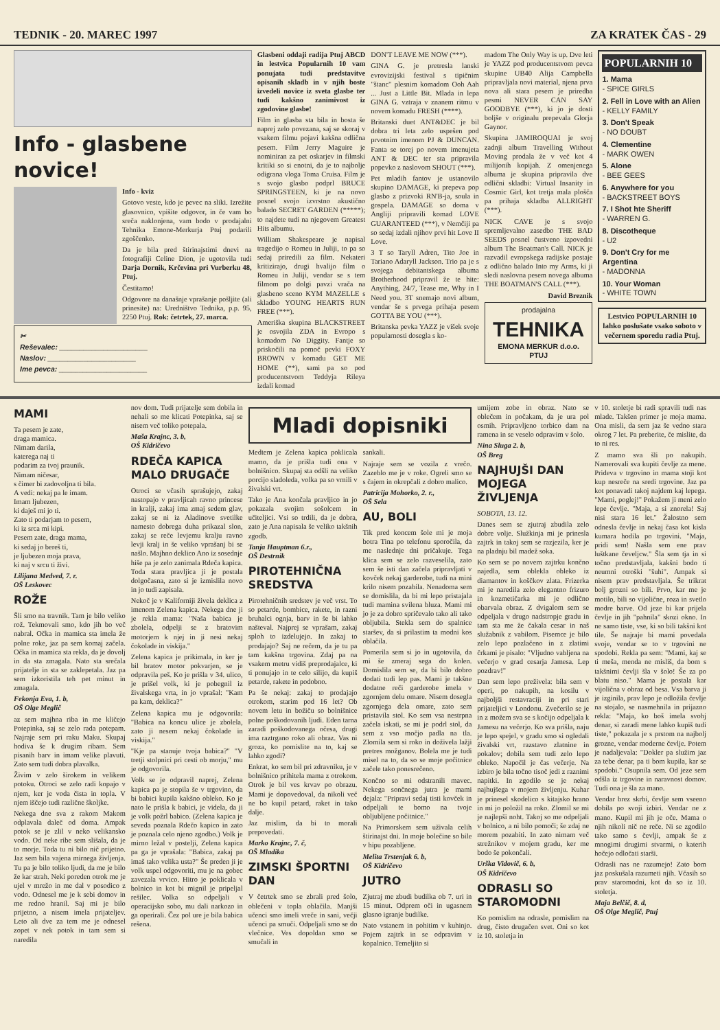TEDNIK - 20. MAREC 1997 ZA KRATEK ČAS - 29
Info - glasbene novice!
Info - kviz
Gotovo veste, kdo je pevec na sliki. Izrežite glasovnico, vpišite odgovor, in če vam bo sreča naklonjena, vam bodo v prodajalni Tehnika Emone-Merkurja Ptuj podarili zgoščenko.
Da je bila pred štirinajstimi dnevi na fotografiji Celine Dion, je ugotovila tudi Darja Dornik, Krčevina pri Vurberku 48, Ptuj.
Čestitamo!
Odgovore na današnje vprašanje pošljite (ali prinesite) na: Uredništvo Tednika, p.p. 95, 2250 Ptuj. Rok: četrtek, 27. marca.
✂
Reševalec: ______________________
Naslov: ______________________
Ime pevca: ______________________
Glasbeni oddaji radija Ptuj ABCD in lestvica Popularnih 10 vam ponujata tudi predstavitve opisanih skladb in v njih boste izvedeli novice iz sveta glasbe ter tudi kakšno zanimivost iz zgodovine glasbe!
Film in glasba sta bila in bosta še naprej zelo povezana, saj se skoraj v vsakem filmu pojavi kakšna odlična pesem. Film Jerry Maguire je nominiran za pet oskarjev in filmski kritiki so si enotni, da je to najbolje odigrana vloga Toma Cruisa. Film je s svojo glasbo podprl BRUCE SPRINGSTEEN, ki je na novo posnel svojo izvrstno akustično balado SECRET GARDEN (*****); to najdete tudi na njegovem Greatest Hits albumu.
William Shakespeare je napisal tragedijo o Romeu in Juliji, to pa so sedaj priredili za film. Nekateri kritizirajo, drugi hvalijo film o Romeu in Juliji, vendar se s tem filmom po dolgi pavzi vrača na glasbeno sceno KYM MAZELLE s skladbo YOUNG HEARTS RUN FREE (***).
Ameriška skupina BLACKSTREET je osvojila ZDA in Evropo s komadom No Diggity. Fantje so priskočili na pomoč pevki FOXY BROWN v komadu GET ME HOME (**), sami pa so pod producentstvom Teddyja Rileya izdali komad
DON'T LEAVE ME NOW (***).
GINA G. je pretresla lanski evrovizijski festival s tipičnim "štanc" plesnim komadom Ooh Aah ... Just a Little Bit. Mlada in lepa GINA G. vztraja v znanem ritmu v novem komadu FRESH (****).
Britanski duet ANT&DEC je bil dobra tri leta zelo uspešen pod prvotnim imenom PJ & DUNCAN. Fanta se torej po novem imenujeta ANT & DEC ter sta pripravila popevko z naslovom SHOUT (***).
Pet mladih fantov je ustanovilo skupino DAMAGE, ki prepeva pop glasbo z prizvoki RN'B-ja, soula in gospela. DAMAGE so doma v Angliji pripravili komad LOVE GUARANTEED (***), v Nemčiji pa so sedaj izdali njihov prvi hit Love II Love.
3 T so Taryll Adren, Tito Joe in Tariano Adaryll Jackson. Trio pa je s svojega debitantskega albuma Brotherhood pripravil že te hite: Anything, 24/7, Tease me, Why in I Need you. 3T snemajo novi album, vendar še s prvega prihaja pesem GOTTA BE YOU (***).
Britanska pevka YAZZ je višek svoje popularnosti dosegla s ko-
madom The Only Way is up. Dve leti je YAZZ pod producentstvom pevca skupine UB40 Alija Campbella pripravljala novi material, njena prva nova ali stara pesem je priredba pesmi NEVER CAN SAY GOODBYE (***), ki jo je dosti boljše v originalu prepevala Glorja Gaynor.
Skupina JAMIROQUAI je svoj zadnji album Travelling Without Moving prodala že v več kot 4 milijonih kopijah. Z omenjenega albuma je skupina pripravila dve odlični skladbi: Virtual Insanity in Cosmic Girl, kot tretja mala plošča pa prihaja skladba ALLRIGHT (***).
NICK CAVE je s svojo spremljevalno zasedbo THE BAD SEEDS posnel čustveno izpovedni album The Boatman's Call. NICK je razvadil evropskega radijske postaje z odlično balado Into my Arms, ki ji sledi naslovna pesem novega albuma THE BOATMAN'S CALL (***).
David Breznik
prodajalna
TEHNIKA
EMONA MERKUR d.o.o. PTUJ
POPULARNIH 10
1. Mama
- SPICE GIRLS
2. Fell in Love with an Alien
- KELLY FAMILY
3. Don't Speak
- NO DOUBT
4. Clementine
- MARK OWEN
5. Alone
- BEE GEES
6. Anywhere for you
- BACKSTREET BOYS
7. I Shot hte Sheriff
- WARREN G.
8. Discotheque
- U2
9. Don't Cry for me Argentina
- MADONNA
10. Your Woman
- WHITE TOWN
Lestvico POPULARNIH 10 lahko poslušate vsako soboto v večernem sporedu radia Ptuj.
MAMI
Ta pesem je zate,
draga mamica.
Nimam darila,
katerega naj ti
podarim za tvoj praunik.
Nimam ničesar,
s čimer bi zadovoljna ti bila.
A vedi: nekaj pa le imam.
Imam ljubezen,
ki daješ mi jo ti.
Zato ti podarjam to pesem,
ki iz srca mi kipi.
Pesem zate, draga mama,
ki sedaj jo bereš ti,
je ljubezen moja prava,
ki naj v srcu ti živi.
Lilijana Medved, 7. r.
OŠ Leskovec
ROŽE
Šli smo na travnik. Tam je bilo veliko rož. Tekmovali smo, kdo jih bo več nabral. Očka in mamica sta imela že polne roke, jaz pa sem komaj začela. Očka in mamica sta rekla, da je dovolj in da sta zmagala. Nato sta srečala prijatelje in sta se zaklepetala. Jaz pa sem izkoristila teh pet minut in zmagala.
Fekonja Eva, 1. b,
OŠ Olge Meglič
az sem majhna riba in me kličejo Potepinka, saj se zelo rada potepam. Najraje sem pri raku Maku. Skupaj hodiva še k drugim ribam. Sem pisanih barv in imam velike plavuti. Zato sem tudi dobra plavalka.
Živim v zelo širokem in velikem potoku. Otroci se zelo radi kopajo v njem, ker je voda čista in topla. V njem iščejo tudi različne školjke.
Nekega dne sva z rakom Makom odplavala daleč od doma. Ampak potok se je zlil v neko velikansko vodo. Od neke ribe sem slišala, da je to morje. Toda tu ni bilo nič prijetno. Jaz sem bila vajena mirnega življenja. Tu pa je bilo toliko ljudi, da me je bilo že kar strah. Neki poreden otrok me je ujel v mrežo in me dal v posodico z vodo. Odnesel me je k sebi domov in me redno hranil. Saj mi je bilo prijetno, a nisem imela prijateljev. Leto ali dve za tem me je odnesel zopet v nek potok in tam sem si naredila
nov dom. Tudi prijatelje sem dobila in nehali so me klicati Potepinka, saj se nisem več toliko potepala.
Maša Krajnc, 3. b,
OŠ Kidričevo
RDEČA KAPICA MALO DRUGAČE
Otroci se včasih sprašujejo, zakaj nastopajo v pravljicah ravno princese in kralji, zakaj ima zmaj sedem glav, zakaj se ni iz Aladinove svetilke namesto dobrega duha prikazal slon, zakaj se reče levjemu kralju ravno levji kralj in še veliko vprašanj bi se našlo. Majhno deklico Ano iz sosednje hiše pa je zelo zanimala Rdeča kapica. Toda stara pravljica ji je postala dolgočasna, zato si je izmislila novo in jo tudi zapisala.
Nekoč je v Kaliforniji živela deklica z imenom Zelena kapica. Nekega dne ji je rekla mama: "Naša babica je zbolela, odpelji se z bratovim motorjem k njej in ji nesi nekaj čokolade in viskija."
Zelena kapica je prikimala, in ker je bil bratov motor pokvarjen, se je odpravila peš. Ko je prišla v 34. ulico, je prišel volk, ki je pobegnil iz živalskega vrta, in jo vprašal: "Kam pa kam, deklica?"
Zelena kapica mu je odgovorila: "Babica na koncu ulice je zbolela, zato ji nesem nekaj čokolade in viskija."
"Kje pa stanuje tvoja babica?" "V tretji stolpnici pri cesti ob morju," mu je odgovorila.
Volk se je odpravil naprej, Zelena kapica pa je stopila še v trgovino, da bi babici kupila kakšno obleko. Ko je nato le prišla k babici, je videla, da ji je volk požrl babico. (Zelena kapica je seveda poznala Rdečo kapico in zato je poznala celo njeno zgodbo.) Volk je mirno ležal v postelji, Zelena kapica pa ga je vprašala: "Babica, zakaj pa imaš tako velika usta?" Še preden ji je volk uspel odgovoriti, mu je na gobec zavezala vrvico. Hitro je poklicala v bolnico in kot bi mignil je pripeljal rešilec. Volka so odpeljali v operacijsko sobo, mu dali narkozo in ga operirali. Čez pol ure je bila babica rešena.
Mladi dopisniki
Medtem je Zelena kapica poklicala mamo, da je prišla tudi ona v bolnišnico. Skupaj sta odšli na veliko porcijo sladoleda, volka pa so vrnili v živalski vrt.
Tako je Ana končala pravljico in jo pokazala svojim sošolcem in učiteljici. Vsi so trdili, da je dobra, zato je Ana napisala še veliko takšnih zgodb.
Tanja Hauptman 6.r.,
OŠ Destrnik
PIROTEHNIČNA SREDSTVA
Pirotehničnih sredstev je več vrst. To so petarde, bombice, rakete, in razni bruhalci ognja, barv in še bi lahko našteval. Najprej se vprašam, zakaj sploh to izdelujejo. In zakaj to prodajajo? Saj ne rečem, da je tu pa tam kakšna trgovina. Zdaj pa na vsakem metru vidiš preprodajalce, ki ti ponujajo in te celo silijo, da kupiš petarde, rakete in podobno.
Pa še nekaj: zakaj to prodajajo otrokom, starim pod 16 let? Ob novem letu in božiču so bolnišnice polne poškodovanih ljudi. Eden tarna zaradi poškodovanega očesa, drugi ima raztrgano roko ali obraz. Vas ni groza, ko pomislite na to, kaj se lahko zgodi?
Enkrat, ko sem bil pri zdravniku, je v bolnišnico prihitela mama z otrokom. Otrok je bil ves krvav po obrazu. Mami je dopovedoval, da nikoli več ne bo kupil petard, raket in tako dalje.
Jaz mislim, da bi to morali prepovedati.
Marko Krajnc, 7. č,
OŠ Mladika
ZIMSKI ŠPORTNI DAN
V četrtek smo se zbrali pred šolo, oblečeni v topla oblačila. Manjši učenci smo imeli vreče in sani, večji učenci pa smuči. Odpeljali smo se do vlečnice. Ves dopoldan smo se smučali in
sankali.
Najraje sem se vozila z vrečo. Zazeblo me je v roke. Ogreli smo se s čajem in okrepčali z dobro malico.
Patricija Mohorko, 2. r.,
OŠ Sela
AU, BOLI
Tik pred koncem šole mi je moja botra Tina po telefonu sporočila, da me naslednje dni pričakuje. Tega klica sem se zelo razveselila, zato sem še isti dan začela pripravljati v kovček nekaj garderobe, tudi na mini krilo nisem pozabila. Nenadoma sem se domislila, da bi mi lepo pristajala tudi mamina svilena bluza. Mami mi jo je za dobro spričevalo tako ali tako obljubila. Stekla sem do spalnice staršev, da si prilastim ta modni kos oblačila.
Pomerila sem si jo in ugotovila, da mi še zmeraj sega do kolen. Domislila sem se, da bi bilo dobro dodati tudi lep pas. Mami je takšne dodatne reči garderobe imela v zgornjem delu omare. Nisem dosegla zgornjega dela omare, zato sem pristavila stol. Ko sem vsa nestrpna začela iskati, se mi je podrl stol, da sem z vso močjo padla na tla. Zlomila sem si roko in doživela lažji pretres možganov. Bolela me je tudi misel na to, da so se moje počitnice začele tako ponesrečeno.
Končno so mi odstranili mavec. Nekega sončnega jutra je mami dejala: "Pripravi sedaj tisti kovček in odpeljali te bomo na tvoje obljubljene počitnice."
Na Primorskem sem uživala celih štirinajst dni. In moje bolečine so bile v hipu pozabljene.
Melita Trstenjak 6. b,
OŠ Kidričevo
JUTRO
Zjutraj me zbudi budilka ob 7. uri in 15 minut. Odprem oči in ugasnem glasno igranje budilke.
Nato vstanem in pohitim v kuhinjo. Pojem zajtrk in se odpravim v kopalnico. Temeljito si
umijem zobe in obraz. Nato se oblečem in počakam, da je ura pol osmih. Pripravljeno torbico dam na ramena in se veselo odpravim v šolo.
Nina Sluga 2. b,
OŠ Breg
NAJHUJŠI DAN MOJEGA ŽIVLJENJA
SOBOTA, 13. 12.
Danes sem se zjutraj zbudila zelo dobre volje. Služkinja mi je prinesla zajtrk in takoj sem se razjezila, ker je na pladnju bil madež soka.
Ko sem se po novem zajtrku končno najedla, sem oblekla obleko iz diamantov in koščkov zlata. Frizerka mi je naredila zelo elegantno frizuro in kozmetičarka mi je odlično obarvala obraz. Z dvigalom sem se odpeljala v drugo nadstropje gradu in tam sta me že čakala cesar in naš služabnik z vabilom. Pisemce je bilo zelo lepo pozlačeno in z zlatimi črkami je pisalo: "Vljudno vabljena na večerjo v grad cesarja Jamesa. Lep pozdrav!"
Dan sem lepo preživela: bila sem v operi, po nakupih, na kosilu v najboljši restavraciji in pri stari prijateljici v Londonu. Zvečerilo se je in z možem sva se s kočijo odpeljala k Jamesu na večerjo. Ko sva prišla, naju je lepo spejel, v gradu smo si ogledali živalski vrt, razstavo zlatnine in pokalov; dobila sem tudi zelo lepo obleko. Napočil je čas večerje. Na izbiro je bila točno tisoč jedi z raznimi napitki. In zgodilo se je nekaj najhujšega v mojem življenju. Kuhar je prinesel skodelico s kitajsko hrano in mi jo položil na roko. Zlomil se mi je najlepši noht. Takoj so me odpeljali v bolnico, a ni bilo pomoči; še zdaj ne morem pozabiti. In zato nimam več strežnikov v mojem gradu, ker me bodo še pokončali.
Urška Vidovič, 6. b,
OŠ Kidričevo
ODRASLI SO STAROMODNI
Ko pomislim na odrasle, pomislim na drug, čisto drugačen svet. Oni so kot iz 10. stoletja in
v 10. stoletje bi radi spravili tudi nas mlade. Takšen primer je moja mama. Ona misli, da sem jaz še vedno stara okrog 7 let. Pa preberite, če mislite, da to ni res.
Z mamo sva šli po nakupih. Namerovali sva kupiti čevlje za mene. Prideva v trgovino in mama stoji kot kup nesreče na sredi trgovine. Jaz pa kot ponavadi takoj najdem kaj lepega. "Mami, poglej!" Pokažem ji meni zelo lepe čevlje. "Maja, a si znorela! Saj nisi stara 16 let." Žalostno sem odnesla čevlje in nekaj časa kot kisla kumara hodila po trgovini. "Maja, pridi sem! Našla sem ene prav luštkane čeveljcw." Šla sem tja in si točno predstavljala, kakšni bodo ti neumni otroški "šuhi". Ampak si nisem prav predstavljala. Še trikrat bolj grozni so bili. Prvo, kar me je motilo, bili so vijolične, roza in svetlo modre barve. Od jeze bi kar prijela čevlje in jih "pahnila" skozi okno. In ne samo tiste, vse, ki so bili takšni kot tile. Še najraje bi mami povedala svoje, vendar se to v trgovini ne spodobi. Rekla pa sem: "Mami, kaj se ti meša, menda ne misliš, da bom s takšnimi čevlji šla v šolo! Še za po blatu niso." Mama je postala kar vijolična v obraz od besa. Vsa barva ji je izginila, prav lepo je odložila čevlje na stojalo, se nasmehnila in prijazno rekla: "Maja, ko boš imela svohj denar, si zaradi mene lahko kupiš tudi tiste," pokazala je s prstom na najbolj grozne, vendar moderne čevlje. Potem je nadaljevala: "Dokler pa služim jaz za tebe denar, pa ti bom kupila, kar se spodobi." Osupnila sem. Od jeze sem odšla iz trgovine in naravnost domov. Tudi ona je šla za mano.
Vendar brez skrbi, čevlje sem vseeno dobila po svoji izbiri. Vendar ne z mano. Kupil mi jih je oče. Mama o njih nikoli nič ne reče. Ni se zgodilo tako samo s čevlji, ampak še z mnogimi drugimi stvarmi, o katerih hočejo odločati starši.
Odrasli nas ne razumejo! Zato bom jaz poskušala razumeti njih. Včasih so prav staromodni, kot da so iz 10. stoletja.
Maja Belčič, 8. d,
OŠ Olge Meglič, Ptuj